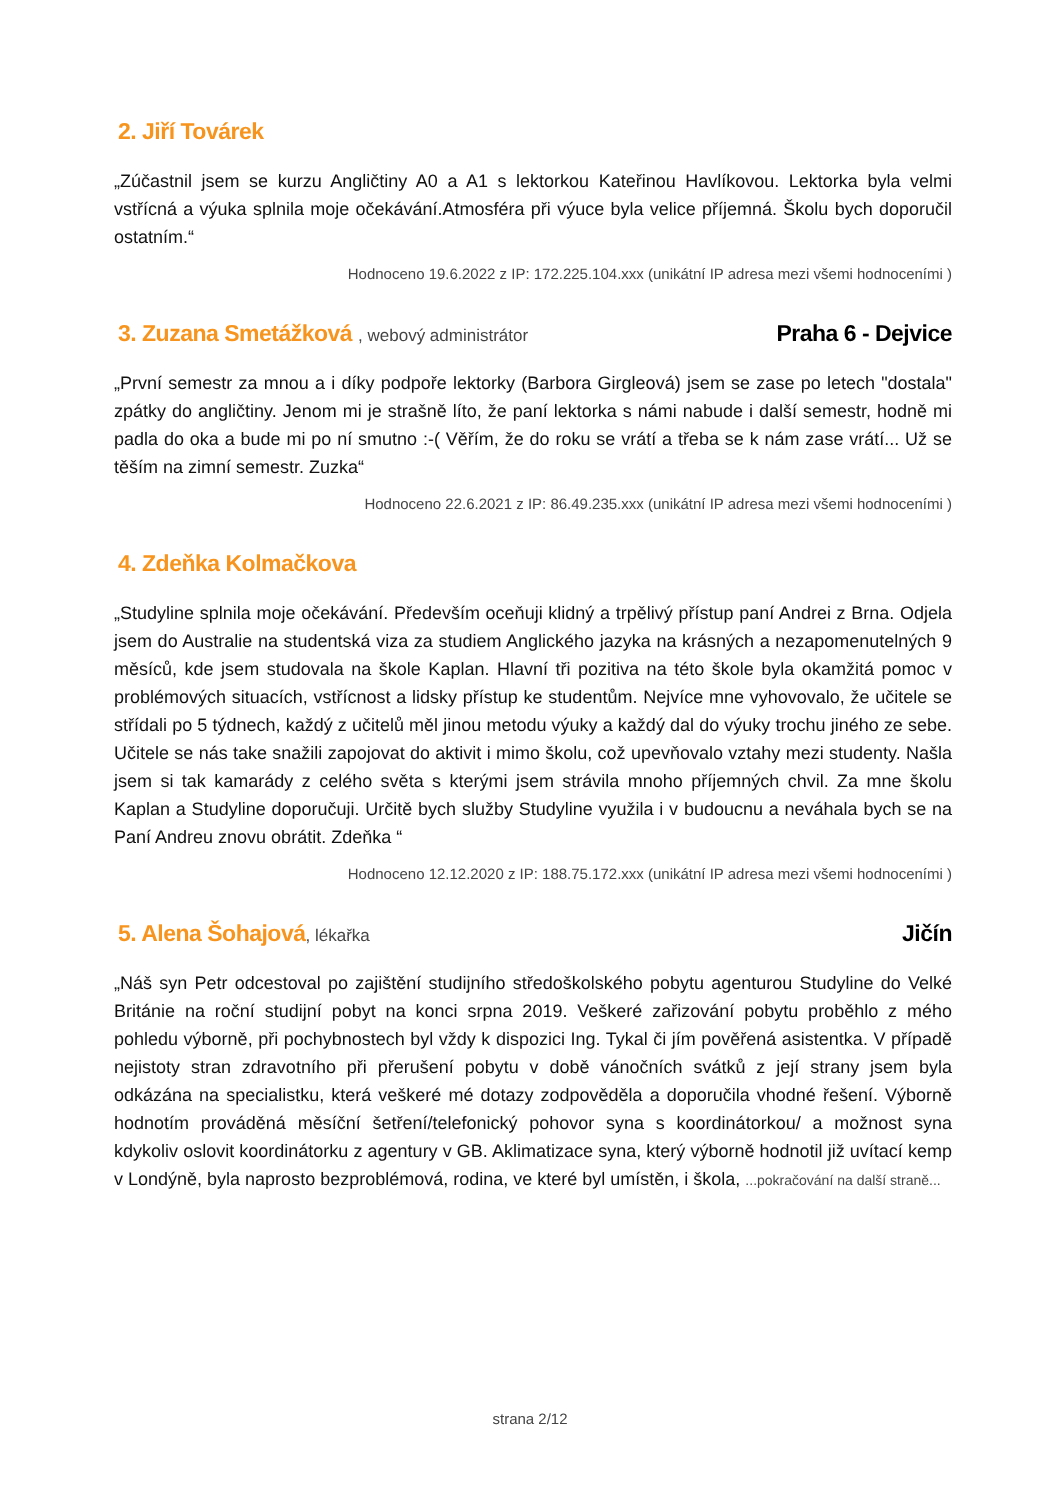2. Jiří Továrek
„Zúčastnil jsem se kurzu Angličtiny A0 a A1 s lektorkou Kateřinou Havlíkovou. Lektorka byla velmi vstřícná a výuka splnila moje očekávání.Atmosféra při výuce byla velice příjemná. Školu bych doporučil ostatním.“
Hodnoceno 19.6.2022 z IP: 172.225.104.xxx (unikátní IP adresa mezi všemi hodnoceními )
3. Zuzana Smetážková , webový administrátor Praha 6 - Dejvice
„První semestr za mnou a i díky podpoře lektorky (Barbora Girgleová) jsem se zase po letech "dostala" zpátky do angličtiny. Jenom mi je strašně líto, že paní lektorka s námi nabude i další semestr, hodně mi padla do oka a bude mi po ní smutno :-( Věřím, že do roku se vrátí a třeba se k nám zase vrátí... Už se těším na zimní semestr. Zuzka“
Hodnoceno 22.6.2021 z IP: 86.49.235.xxx (unikátní IP adresa mezi všemi hodnoceními )
4. Zdeňka Kolmačkova
„Studyline splnila moje očekávání. Především oceňuji klidný a trpělivý přístup paní Andrei z Brna. Odjela jsem do Australie na studentská viza za studiem Anglického jazyka na krásných a nezapomenutelných 9 měsíců, kde jsem studovala na škole Kaplan. Hlavní tři pozitiva na této škole byla okamžitá pomoc v problémových situacích, vstřícnost a lidsky přístup ke studentům. Nejvíce mne vyhovovalo, že učitele se střídali po 5 týdnech, každý z učitelů měl jinou metodu výuky a každý dal do výuky trochu jiného ze sebe. Učitele se nás take snažili zapojovat do aktivit i mimo školu, což upevňovalo vztahy mezi studenty. Našla jsem si tak kamarády z celého světa s kterými jsem strávila mnoho příjemných chvil. Za mne školu Kaplan a Studyline doporučuji. Určitě bych služby Studyline využila i v budoucnu a neváhala bych se na Paní Andreu znovu obrátit. Zdeňka “
Hodnoceno 12.12.2020 z IP: 188.75.172.xxx (unikátní IP adresa mezi všemi hodnoceními )
5. Alena Šohajová, lékařka Jičín
„Náš syn Petr odcestoval po zajištění studijního středoškolského pobytu agenturou Studyline do Velké Británie na roční studijní pobyt na konci srpna 2019. Veškeré zařizování pobytu proběhlo z mého pohledu výborně, při pochybnostech byl vždy k dispozici Ing. Tykal či jím pověřená asistentka. V případě nejistoty stran zdravotního při přerušení pobytu v době vánočních svátků z její strany jsem byla odkázána na specialistku, která veškeré mé dotazy zodpověděla a doporučila vhodné řešení. Výborně hodnotím prováděná měsíční šetření/telefonický pohovor syna s koordinátorkou/ a možnost syna kdykoliv oslovit koordinátorku z agentury v GB. Aklimatizace syna, který výborně hodnotil již uvítací kemp v Londýně, byla naprosto bezproblémová, rodina, ve které byl umístěn, i škola, ...pokračování na další straně...
strana 2/12